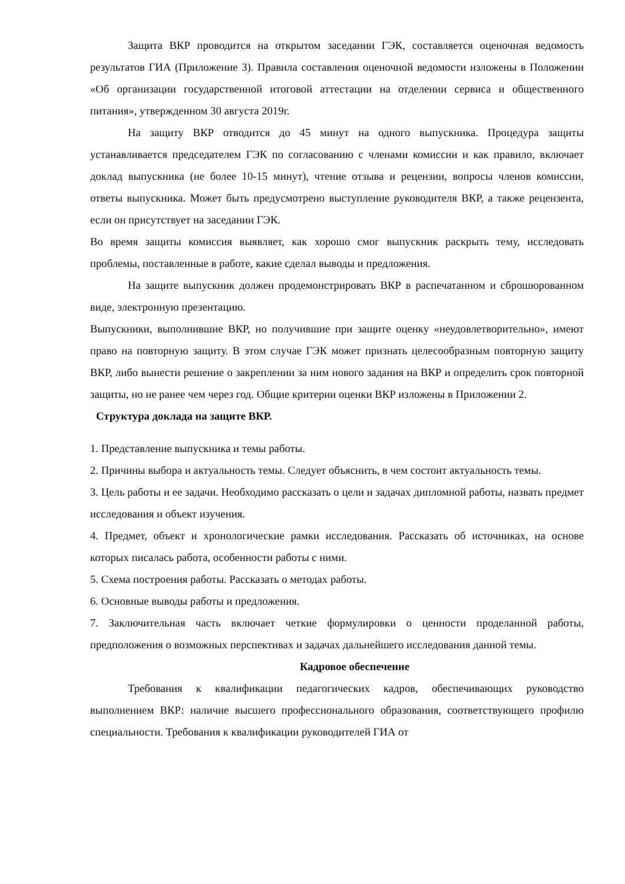Защита ВКР проводится на открытом заседании ГЭК, составляется оценочная ведомость результатов ГИА (Приложение 3). Правила составления оценочной ведомости изложены в Положении «Об организации государственной итоговой аттестации на отделении сервиса и общественного питания», утвержденном 30 августа 2019г.
На защиту ВКР отводится до 45 минут на одного выпускника. Процедура защиты устанавливается председателем ГЭК по согласованию с членами комиссии и как правило, включает доклад выпускника (не более 10-15 минут), чтение отзыва и рецензии, вопросы членов комиссии, ответы выпускника. Может быть предусмотрено выступление руководителя ВКР, а также рецензента, если он присутствует на заседании ГЭК.
Во время защиты комиссия выявляет, как хорошо смог выпускник раскрыть тему, исследовать проблемы, поставленные в работе, какие сделал выводы и предложения.
На защите выпускник должен продемонстрировать ВКР в распечатанном и сброшюрованном виде, электронную презентацию.
Выпускники, выполнившие ВКР, но получившие при защите оценку «неудовлетворительно», имеют право на повторную защиту. В этом случае ГЭК может признать целесообразным повторную защиту ВКР, либо вынести решение о закреплении за ним нового задания на ВКР и определить срок повторной защиты, но не ранее чем через год. Общие критерии оценки ВКР изложены в Приложении 2.
Структура доклада на защите ВКР.
1. Представление выпускника и темы работы.
2. Причины выбора и актуальность темы. Следует объяснить, в чем состоит актуальность темы.
3. Цель работы и ее задачи. Необходимо рассказать о цели и задачах дипломной работы, назвать предмет исследования и объект изучения.
4. Предмет, объект и хронологические рамки исследования. Рассказать об источниках, на основе которых писалась работа, особенности работы с ними.
5. Схема построения работы. Рассказать о методах работы.
6. Основные выводы работы и предложения.
7. Заключительная часть включает четкие формулировки о ценности проделанной работы, предположения о возможных перспективах и задачах дальнейшего исследования данной темы.
Кадровое обеспечение
Требования к квалификации педагогических кадров, обеспечивающих руководство выполнением ВКР: наличие высшего профессионального образования, соответствующего профилю специальности. Требования к квалификации руководителей ГИА от